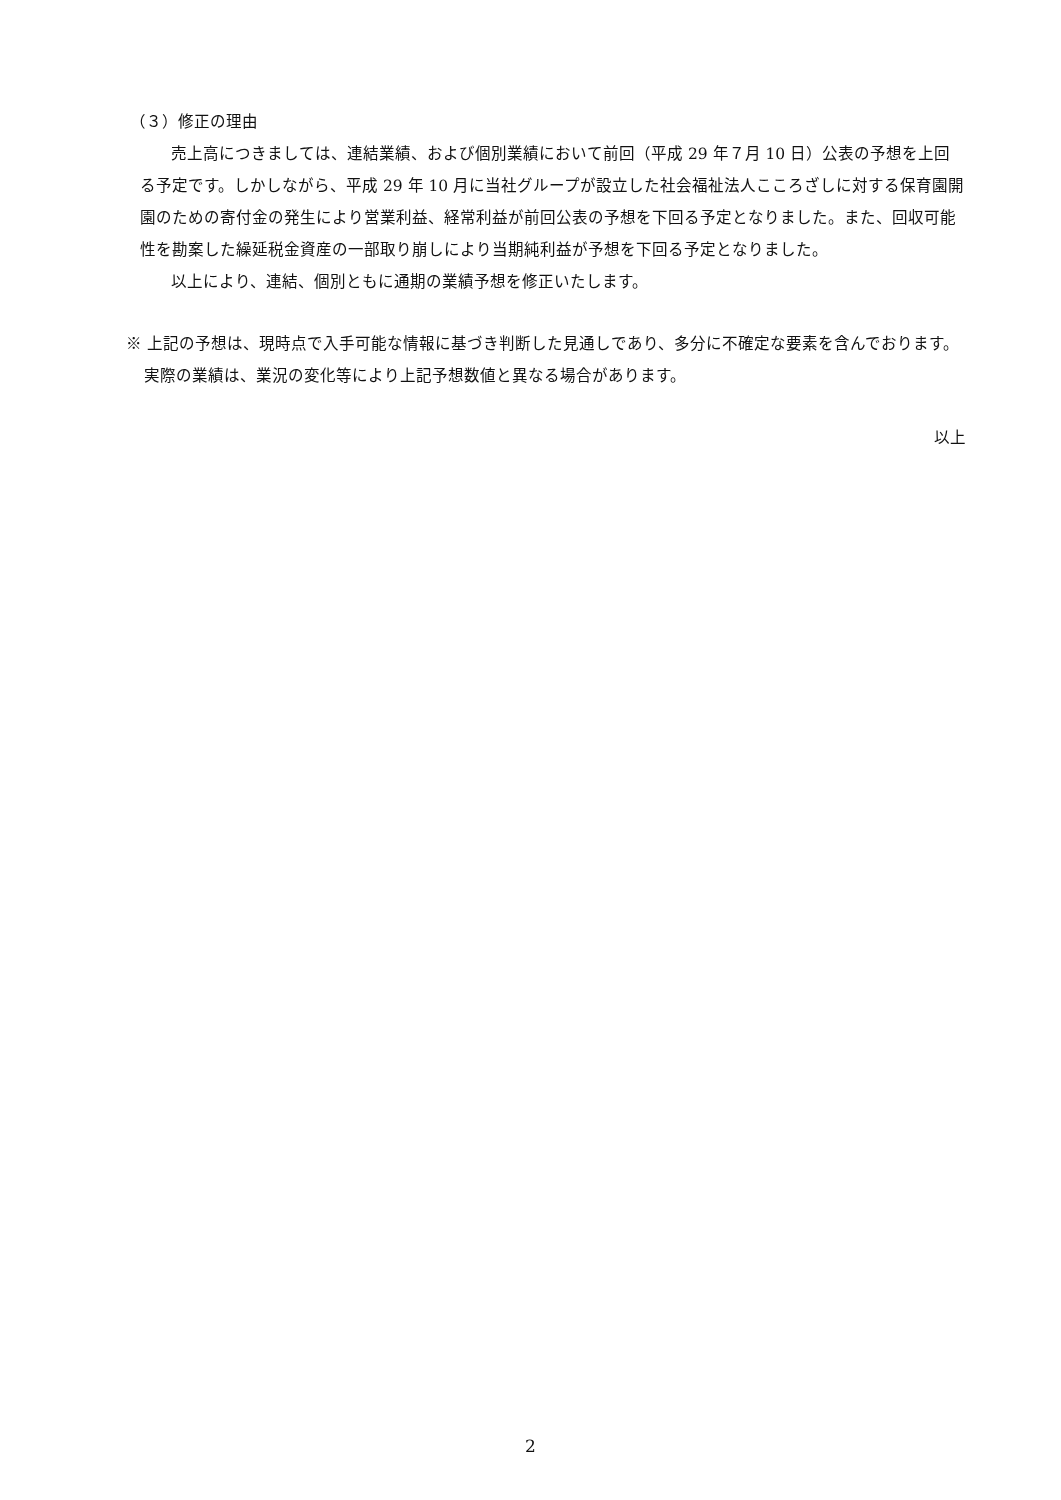（３）修正の理由
売上高につきましては、連結業績、および個別業績において前回（平成 29 年７月 10 日）公表の予想を上回る予定です。しかしながら、平成 29 年 10 月に当社グループが設立した社会福祉法人こころざしに対する保育園開園のための寄付金の発生により営業利益、経常利益が前回公表の予想を下回る予定となりました。また、回収可能性を勘案した繰延税金資産の一部取り崩しにより当期純利益が予想を下回る予定となりました。
以上により、連結、個別ともに通期の業績予想を修正いたします。
※ 上記の予想は、現時点で入手可能な情報に基づき判断した見通しであり、多分に不確定な要素を含んでおります。実際の業績は、業況の変化等により上記予想数値と異なる場合があります。
以上
2